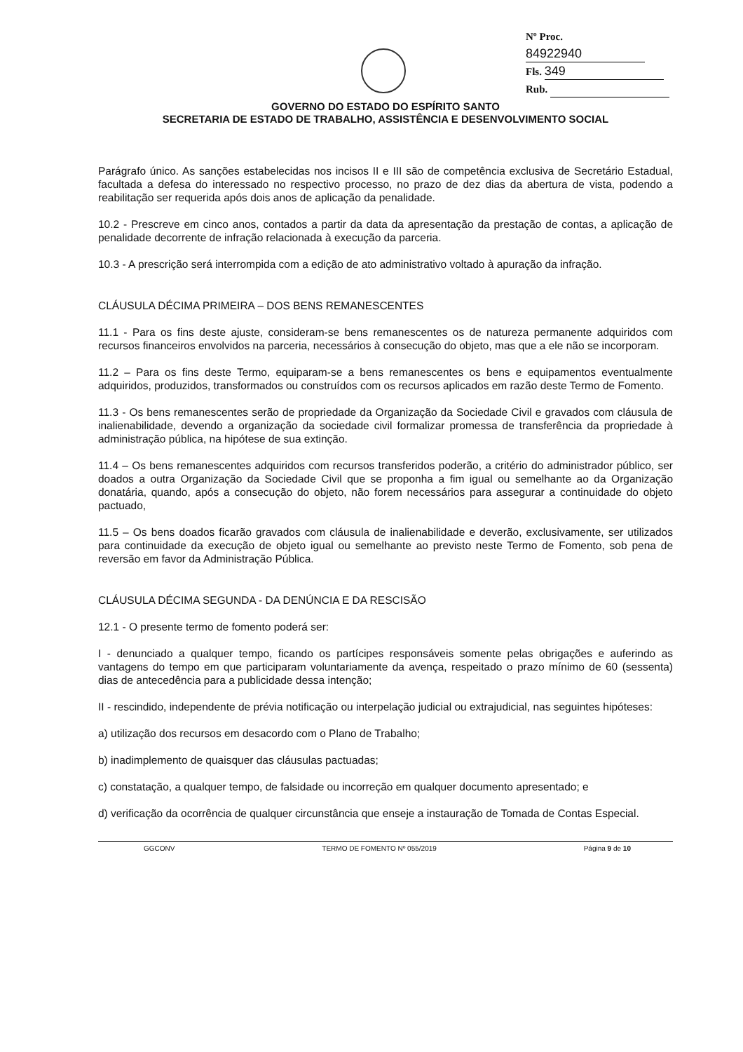Nº Proc. 84922940
Fls. 349
Rub.
GOVERNO DO ESTADO DO ESPÍRITO SANTO
SECRETARIA DE ESTADO DE TRABALHO, ASSISTÊNCIA E DESENVOLVIMENTO SOCIAL
Parágrafo único. As sanções estabelecidas nos incisos II e III são de competência exclusiva de Secretário Estadual, facultada a defesa do interessado no respectivo processo, no prazo de dez dias da abertura de vista, podendo a reabilitação ser requerida após dois anos de aplicação da penalidade.
10.2 - Prescreve em cinco anos, contados a partir da data da apresentação da prestação de contas, a aplicação de penalidade decorrente de infração relacionada à execução da parceria.
10.3 - A prescrição será interrompida com a edição de ato administrativo voltado à apuração da infração.
CLÁUSULA DÉCIMA PRIMEIRA – DOS BENS REMANESCENTES
11.1 - Para os fins deste ajuste, consideram-se bens remanescentes os de natureza permanente adquiridos com recursos financeiros envolvidos na parceria, necessários à consecução do objeto, mas que a ele não se incorporam.
11.2 – Para os fins deste Termo, equiparam-se a bens remanescentes os bens e equipamentos eventualmente adquiridos, produzidos, transformados ou construídos com os recursos aplicados em razão deste Termo de Fomento.
11.3 - Os bens remanescentes serão de propriedade da Organização da Sociedade Civil e gravados com cláusula de inalienabilidade, devendo a organização da sociedade civil formalizar promessa de transferência da propriedade à administração pública, na hipótese de sua extinção.
11.4 – Os bens remanescentes adquiridos com recursos transferidos poderão, a critério do administrador público, ser doados a outra Organização da Sociedade Civil que se proponha a fim igual ou semelhante ao da Organização donatária, quando, após a consecução do objeto, não forem necessários para assegurar a continuidade do objeto pactuado,
11.5 – Os bens doados ficarão gravados com cláusula de inalienabilidade e deverão, exclusivamente, ser utilizados para continuidade da execução de objeto igual ou semelhante ao previsto neste Termo de Fomento, sob pena de reversão em favor da Administração Pública.
CLÁUSULA DÉCIMA SEGUNDA - DA DENÚNCIA E DA RESCISÃO
12.1 - O presente termo de fomento poderá ser:
I - denunciado a qualquer tempo, ficando os partícipes responsáveis somente pelas obrigações e auferindo as vantagens do tempo em que participaram voluntariamente da avença, respeitado o prazo mínimo de 60 (sessenta) dias de antecedência para a publicidade dessa intenção;
II - rescindido, independente de prévia notificação ou interpelação judicial ou extrajudicial, nas seguintes hipóteses:
a) utilização dos recursos em desacordo com o Plano de Trabalho;
b) inadimplemento de quaisquer das cláusulas pactuadas;
c) constatação, a qualquer tempo, de falsidade ou incorreção em qualquer documento apresentado; e
d) verificação da ocorrência de qualquer circunstância que enseje a instauração de Tomada de Contas Especial.
GGCONV TERMO DE FOMENTO Nº 055/2019 Página 9 de 10